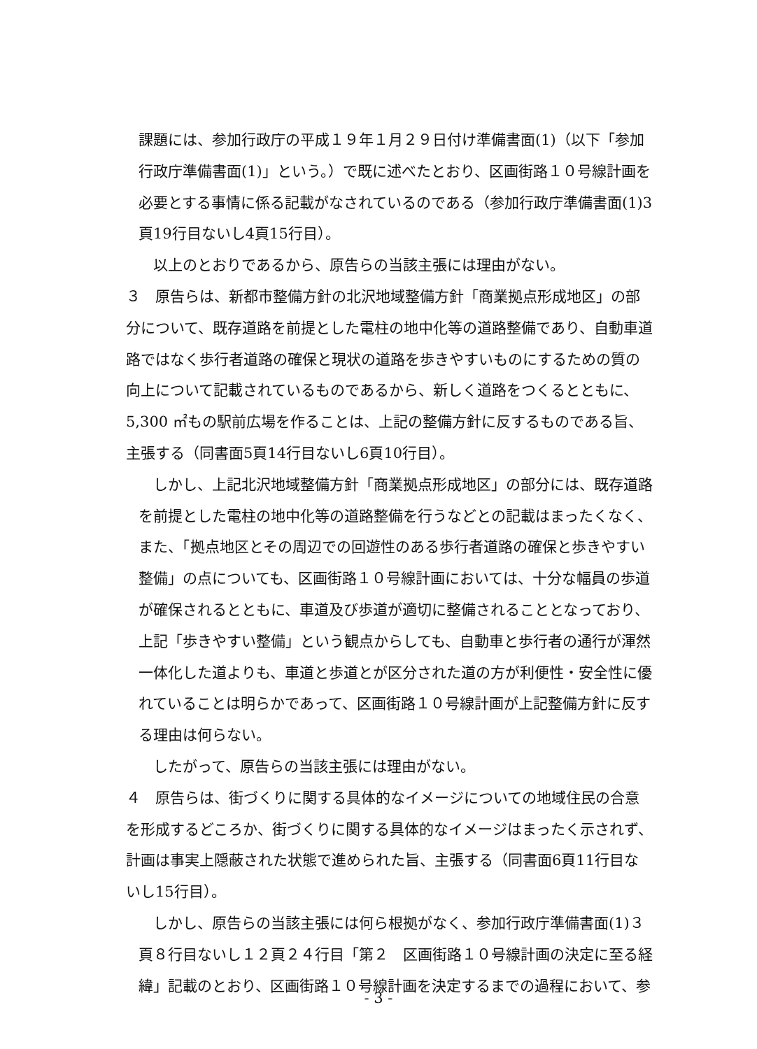課題には、参加行政庁の平成１９年１月２９日付け準備書面(1)（以下「参加行政庁準備書面(1)」という。）で既に述べたとおり、区画街路１０号線計画を必要とする事情に係る記載がなされているのである（参加行政庁準備書面(1)3 頁19行目ないし4頁15行目）。
　以上のとおりであるから、原告らの当該主張には理由がない。
３　原告らは、新都市整備方針の北沢地域整備方針「商業拠点形成地区」の部分について、既存道路を前提とした電柱の地中化等の道路整備であり、自動車道路ではなく歩行者道路の確保と現状の道路を歩きやすいものにするための質の向上について記載されているものであるから、新しく道路をつくるとともに、5,300 ㎡もの駅前広場を作ることは、上記の整備方針に反するものである旨、主張する（同書面5頁14行目ないし6頁10行目）。
　しかし、上記北沢地域整備方針「商業拠点形成地区」の部分には、既存道路を前提とした電柱の地中化等の道路整備を行うなどとの記載はまったくなく、また、「拠点地区とその周辺での回遊性のある歩行者道路の確保と歩きやすい整備」の点についても、区画街路１０号線計画においては、十分な幅員の歩道が確保されるとともに、車道及び歩道が適切に整備されることとなっており、上記「歩きやすい整備」という観点からしても、自動車と歩行者の通行が渾然一体化した道よりも、車道と歩道とが区分された道の方が利便性・安全性に優れていることは明らかであって、区画街路１０号線計画が上記整備方針に反する理由は何らない。
　したがって、原告らの当該主張には理由がない。
４　原告らは、街づくりに関する具体的なイメージについての地域住民の合意を形成するどころか、街づくりに関する具体的なイメージはまったく示されず、計画は事実上隠蔽された状態で進められた旨、主張する（同書面6頁11行目ないし15行目）。
　しかし、原告らの当該主張には何ら根拠がなく、参加行政庁準備書面(1)３頁８行目ないし１２頁２４行目「第２　区画街路１０号線計画の決定に至る経緯」記載のとおり、区画街路１０号線計画を決定するまでの過程において、参
- 3 -